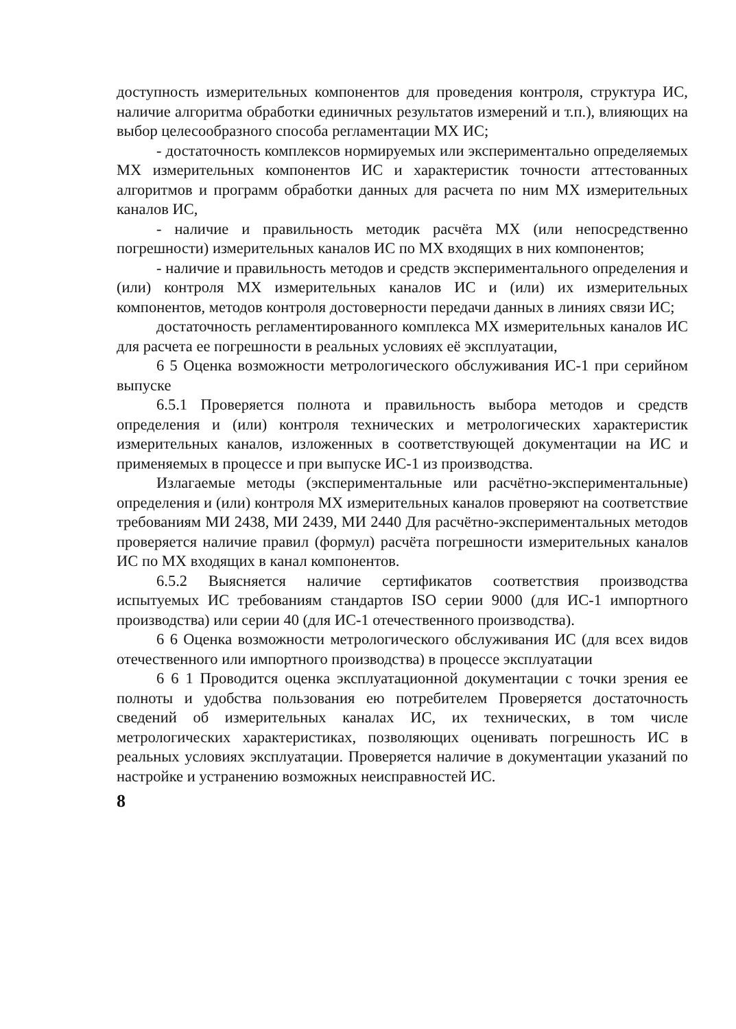доступность измерительных компонентов для проведения контроля, структура ИС, наличие алгоритма обработки единичных результатов измерений и т.п.), влияющих на выбор целесообразного способа регламентации МХ ИС;
- достаточность комплексов нормируемых или экспериментально определяемых МХ измерительных компонентов ИС и характеристик точности аттестованных алгоритмов и программ обработки данных для расчета по ним МХ измерительных каналов ИС,
- наличие и правильность методик расчёта МХ (или непосредственно погрешности) измерительных каналов ИС по МХ входящих в них компонентов;
- наличие и правильность методов и средств экспериментального определения и (или) контроля МХ измерительных каналов ИС и (или) их измерительных компонентов, методов контроля достоверности передачи данных в линиях связи ИС;
достаточность регламентированного комплекса МХ измерительных каналов ИС для расчета ее погрешности в реальных условиях её эксплуатации,
6 5 Оценка возможности метрологического обслуживания ИС-1 при серийном выпуске
6.5.1 Проверяется полнота и правильность выбора методов и средств определения и (или) контроля технических и метрологических характеристик измерительных каналов, изложенных в соответствующей документации на ИС и применяемых в процессе и при выпуске ИС-1 из производства.
Излагаемые методы (экспериментальные или расчётно-экспериментальные) определения и (или) контроля МХ измерительных каналов проверяют на соответствие требованиям МИ 2438, МИ 2439, МИ 2440 Для расчётно-экспериментальных методов проверяется наличие правил (формул) расчёта погрешности измерительных каналов ИС по МХ входящих в канал компонентов.
6.5.2 Выясняется наличие сертификатов соответствия производства испытуемых ИС требованиям стандартов ISO серии 9000 (для ИС-1 импортного производства) или серии 40 (для ИС-1 отечественного производства).
6 6 Оценка возможности метрологического обслуживания ИС (для всех видов отечественного или импортного производства) в процессе эксплуатации
6 6 1 Проводится оценка эксплуатационной документации с точки зрения ее полноты и удобства пользования ею потребителем Проверяется достаточность сведений об измерительных каналах ИС, их технических, в том числе метрологических характеристиках, позволяющих оценивать погрешность ИС в реальных условиях эксплуатации. Проверяется наличие в документации указаний по настройке и устранению возможных неисправностей ИС.
8